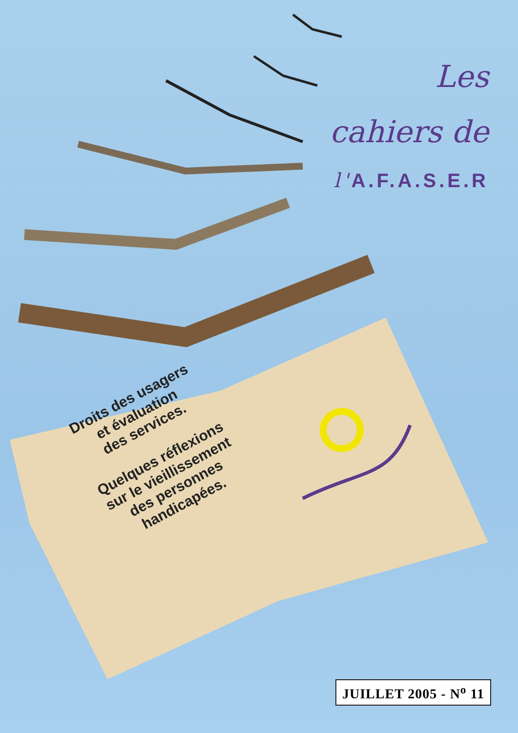Les
cahiers de
l'A.F.A.S.E.R
Droits des usagers
et évaluation
des services.
Quelques réflexions
sur le vieillissement
des personnes
handicapées.
JUILLET 2005 - N<sup>o</sup> 11